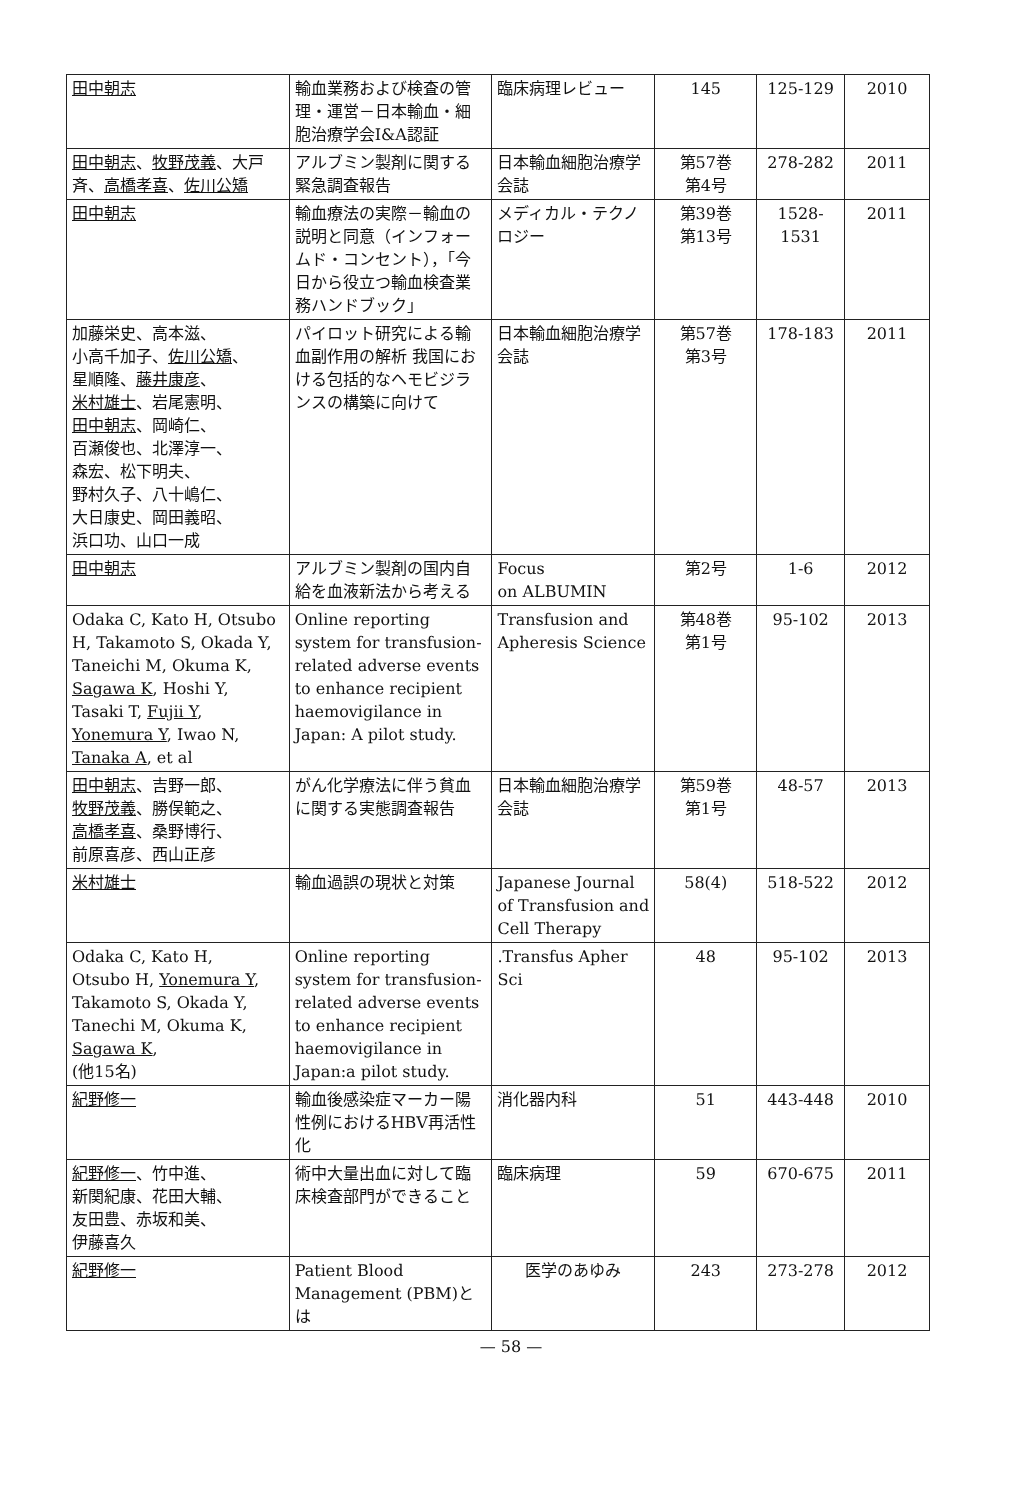| 田中朝志 | 輸血業務および検査の管理・運営－日本輸血・細胞治療学会I&A認証 | 臨床病理レビュー | 145 | 125-129 | 2010 |
| 田中朝志 、 牧野茂義 、大戸斉、 高橋孝喜 、 佐川公矯 | アルブミン製剤に関する緊急調査報告 | 日本輸血細胞治療学会誌 | 第57巻 第4号 | 278-282 | 2011 |
| 田中朝志 | 輸血療法の実際－輸血の説明と同意（インフォームド・コンセント），「今日から役立つ輸血検査業務ハンドブック」 | メディカル・テクノロジー | 第39巻 第13号 | 1528- 1531 | 2011 |
| 加藤栄史、高本滋、 小高千加子、 佐川公矯 、 星順隆、 藤井康彦 、 米村雄士 、岩尾憲明、 田中朝志 、岡崎仁、 百瀬俊也、北澤淳一、 森宏、松下明夫、 野村久子、八十嶋仁、 大日康史、岡田義昭、 浜口功、山口一成 | パイロット研究による輸血副作用の解析 我国における包括的なヘモビジランスの構築に向けて | 日本輸血細胞治療学会誌 | 第57巻 第3号 | 178-183 | 2011 |
| 田中朝志 | アルブミン製剤の国内自給を血液新法から考える | Focus on ALBUMIN | 第2号 | 1-6 | 2012 |
| Odaka C, Kato H, Otsubo H, Takamoto S, Okada Y, Taneichi M, Okuma K, Sagawa K , Hoshi Y, Tasaki T, Fujii Y , Yonemura Y , Iwao N, Tanaka A , et al | Online reporting system for transfusion-related adverse events to enhance recipient haemovigilance in Japan: A pilot study. | Transfusion and Apheresis Science | 第48巻 第1号 | 95-102 | 2013 |
| 田中朝志 、吉野一郎、 牧野茂義 、勝俣範之、 高橋孝喜 、桑野博行、 前原喜彦、西山正彦 | がん化学療法に伴う貧血に関する実態調査報告 | 日本輸血細胞治療学会誌 | 第59巻 第1号 | 48-57 | 2013 |
| 米村雄士 | 輸血過誤の現状と対策 | Japanese Journal of Transfusion and Cell Therapy | 58(4) | 518-522 | 2012 |
| Odaka C, Kato H, Otsubo H, Yonemura Y , Takamoto S, Okada Y, Tanechi M, Okuma K, Sagawa K , (他15名) | Online reporting system for transfusion-related adverse events to enhance recipient haemovigilance in Japan:a pilot study. | .Transfus Apher Sci | 48 | 95-102 | 2013 |
| 紀野修一 | 輸血後感染症マーカー陽性例におけるHBV再活性化 | 消化器内科 | 51 | 443-448 | 2010 |
| 紀野修一 、竹中進、 新関紀康、花田大輔、 友田豊、赤坂和美、 伊藤喜久 | 術中大量出血に対して臨床検査部門ができること | 臨床病理 | 59 | 670-675 | 2011 |
| 紀野修一 | Patient Blood Management (PBM)とは | 医学のあゆみ | 243 | 273-278 | 2012 |
— 58 —